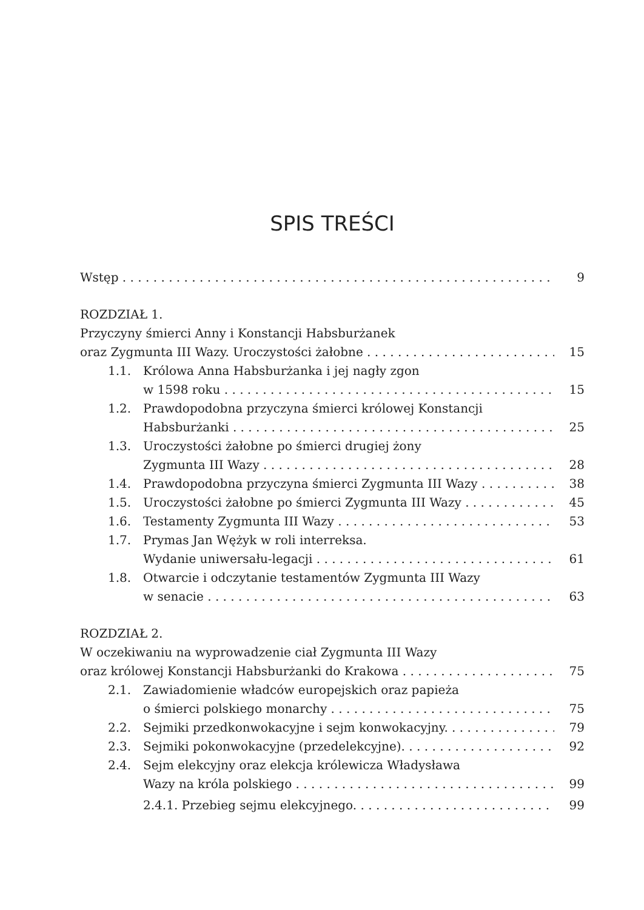SPIS TREŚCI
Wstęp 9
ROZDZIAŁ 1.
Przyczyny śmierci Anny i Konstancji Habsburżanek
oraz Zygmunta III Wazy. Uroczystości żałobne 15
1.1. Królowa Anna Habsburżanka i jej nagły zgon
w 1598 roku 15
1.2. Prawdopodobna przyczyna śmierci królowej Konstancji
Habsburżanki 25
1.3. Uroczystości żałobne po śmierci drugiej żony
Zygmunta III Wazy 28
1.4. Prawdopodobna przyczyna śmierci Zygmunta III Wazy 38
1.5. Uroczystości żałobne po śmierci Zygmunta III Wazy 45
1.6. Testamenty Zygmunta III Wazy 53
1.7. Prymas Jan Wężyk w roli interreksa.
Wydanie uniwersału-legacji 61
1.8. Otwarcie i odczytanie testamentów Zygmunta III Wazy
w senacie 63
ROZDZIAŁ 2.
W oczekiwaniu na wyprowadzenie ciał Zygmunta III Wazy
oraz królowej Konstancji Habsburżanki do Krakowa 75
2.1. Zawiadomienie władców europejskich oraz papieża
o śmierci polskiego monarchy 75
2.2. Sejmiki przedkonwokacyjne i sejm konwokacyjny. 79
2.3. Sejmiki pokonwokacyjne (przedelekcyjne). 92
2.4. Sejm elekcyjny oraz elekcja królewicza Władysława
Wazy na króla polskiego 99
2.4.1. Przebieg sejmu elekcyjnego. 99